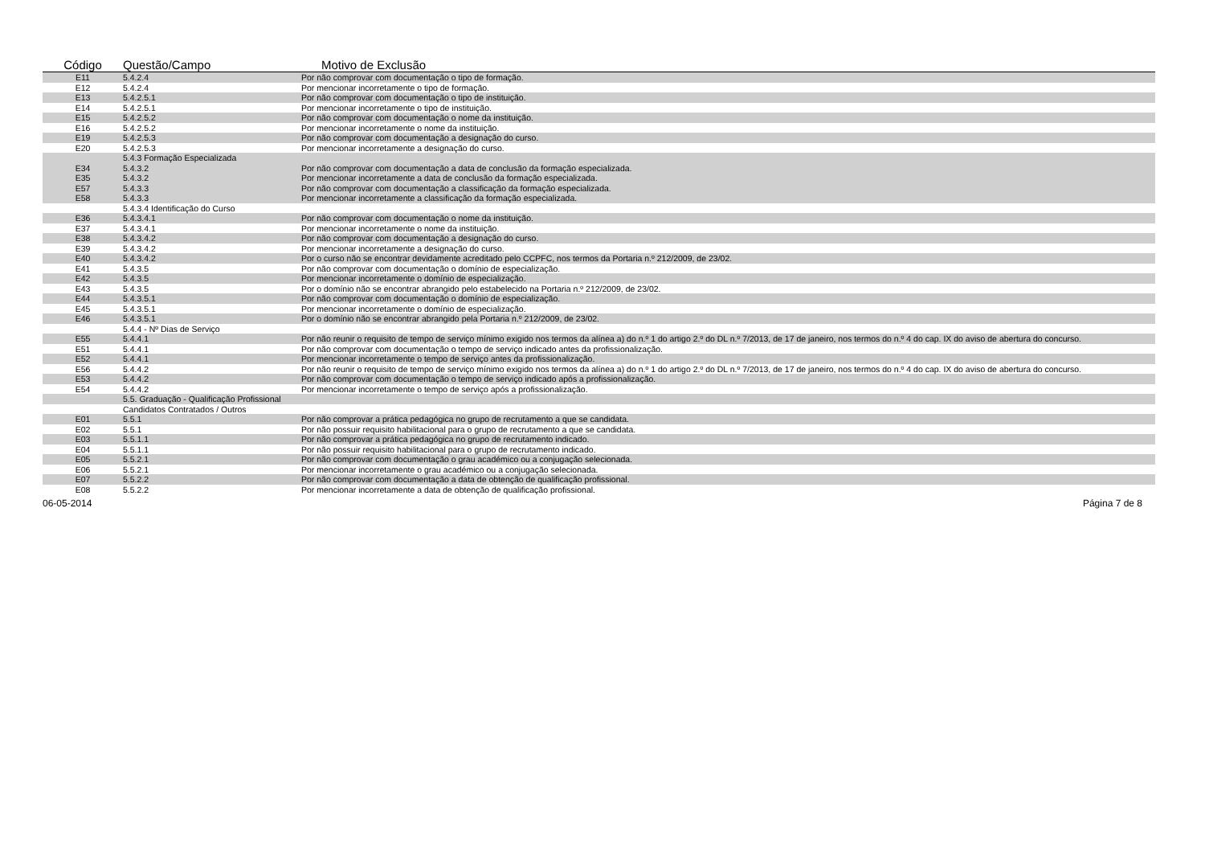| Código | Questão/Campo | Motivo de Exclusão |
| --- | --- | --- |
| E11 | 5.4.2.4 | Por não comprovar com documentação o tipo de formação. |
| E12 | 5.4.2.4 | Por mencionar incorretamente o tipo de formação. |
| E13 | 5.4.2.5.1 | Por não comprovar com documentação o tipo de instituição. |
| E14 | 5.4.2.5.1 | Por mencionar incorretamente o tipo de instituição. |
| E15 | 5.4.2.5.2 | Por não comprovar com documentação o nome da instituição. |
| E16 | 5.4.2.5.2 | Por mencionar incorretamente o nome da instituição. |
| E19 | 5.4.2.5.3 | Por não comprovar com documentação a designação do curso. |
| E20 | 5.4.2.5.3 | Por mencionar incorretamente a designação do curso. |
| | 5.4.3 Formação Especializada | |
| E34 | 5.4.3.2 | Por não comprovar com documentação a data de conclusão da formação especializada. |
| E35 | 5.4.3.2 | Por mencionar incorretamente a data de conclusão da formação especializada. |
| E57 | 5.4.3.3 | Por não comprovar com documentação a classificação da formação especializada. |
| E58 | 5.4.3.3 | Por mencionar incorretamente a classificação da formação especializada. |
| | 5.4.3.4 Identificação do Curso | |
| E36 | 5.4.3.4.1 | Por não comprovar com documentação o nome da instituição. |
| E37 | 5.4.3.4.1 | Por mencionar incorretamente o nome da instituição. |
| E38 | 5.4.3.4.2 | Por não comprovar com documentação a designação do curso. |
| E39 | 5.4.3.4.2 | Por mencionar incorretamente a designação do curso. |
| E40 | 5.4.3.4.2 | Por o curso não se encontrar devidamente acreditado pelo CCPFC, nos termos da Portaria n.º 212/2009, de 23/02. |
| E41 | 5.4.3.5 | Por não comprovar com documentação o domínio de especialização. |
| E42 | 5.4.3.5 | Por mencionar incorretamente o domínio de especialização. |
| E43 | 5.4.3.5 | Por o domínio não se encontrar abrangido pelo estabelecido na Portaria n.º 212/2009, de 23/02. |
| E44 | 5.4.3.5.1 | Por não comprovar com documentação o domínio de especialização. |
| E45 | 5.4.3.5.1 | Por mencionar incorretamente o domínio de especialização. |
| E46 | 5.4.3.5.1 | Por o domínio não se encontrar abrangido pela Portaria n.º 212/2009, de 23/02. |
| | 5.4.4 - Nº Dias de Serviço | |
| E55 | 5.4.4.1 | Por não reunir o requisito de tempo de serviço mínimo exigido nos termos da alínea a) do n.º 1 do artigo 2.º do DL n.º 7/2013, de 17 de janeiro, nos termos do n.º 4 do cap. IX do aviso de abertura do concurso. |
| E51 | 5.4.4.1 | Por não comprovar com documentação o tempo de serviço indicado antes da profissionalização. |
| E52 | 5.4.4.1 | Por mencionar incorretamente o tempo de serviço antes da profissionalização. |
| E56 | 5.4.4.2 | Por não reunir o requisito de tempo de serviço mínimo exigido nos termos da alínea a) do n.º 1 do artigo 2.º do DL n.º 7/2013, de 17 de janeiro, nos termos do n.º 4 do cap. IX do aviso de abertura do concurso. |
| E53 | 5.4.4.2 | Por não comprovar com documentação o tempo de serviço indicado após a profissionalização. |
| E54 | 5.4.4.2 | Por mencionar incorretamente o tempo de serviço após a profissionalização. |
| | 5.5. Graduação - Qualificação Profissional | |
| | Candidatos Contratados / Outros | |
| E01 | 5.5.1 | Por não comprovar a prática pedagógica no grupo de recrutamento a que se candidata. |
| E02 | 5.5.1 | Por não possuir requisito habilitacional para o grupo de recrutamento a que se candidata. |
| E03 | 5.5.1.1 | Por não comprovar a prática pedagógica no grupo de recrutamento indicado. |
| E04 | 5.5.1.1 | Por não possuir requisito habilitacional para o grupo de recrutamento indicado. |
| E05 | 5.5.2.1 | Por não comprovar com documentação o grau académico ou a conjugação selecionada. |
| E06 | 5.5.2.1 | Por mencionar incorretamente o grau académico ou a conjugação selecionada. |
| E07 | 5.5.2.2 | Por não comprovar com documentação a data de obtenção de qualificação profissional. |
| E08 | 5.5.2.2 | Por mencionar incorretamente a data de obtenção de qualificação profissional. |
06-05-2014 Página 7 de 8